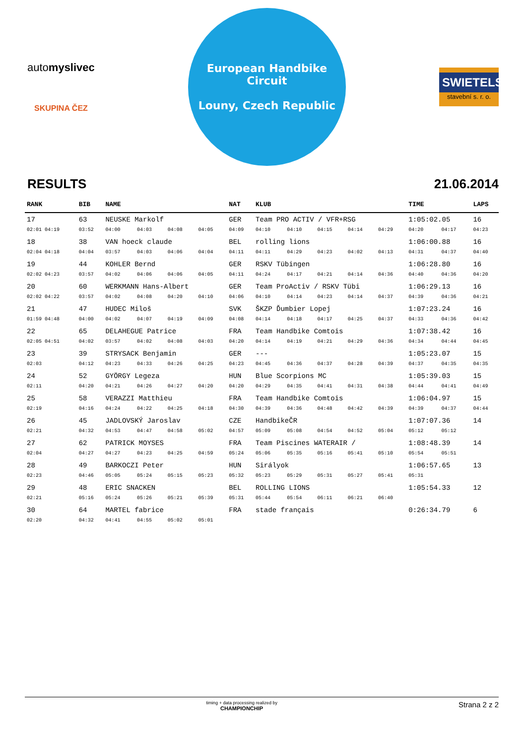auto myslivec
SKUPINA ČEZ
European Handbike Circuit
Louny, Czech Republic
SWIETELSKY
stavební s. r. o.
RESULTS 21.06.2014
| RANK | BIB | NAME | | | | NAT | KLUB | | | | | TIME | | LAPS |
| --- | --- | --- | --- | --- | --- | --- | --- | --- | --- | --- | --- | --- | --- | --- |
| 17 | 63 | NEUSKE Markolf | | | | GER | Team PRO ACTIV / VFR+RSG | | | | | 1:05:02.05 | | 16 |
| 02:01 04:19 | 03:52 | 04:00 | 04:03 | 04:08 | 04:05 | 04:09 | 04:10 | 04:10 | 04:15 | 04:14 | 04:29 | 04:20 | 04:17 | 04:23 |
| 18 | 38 | VAN hoeck claude | | | | BEL | rolling lions | | | | | 1:06:00.88 | | 16 |
| 02:04 04:18 | 04:04 | 03:57 | 04:03 | 04:06 | 04:04 | 04:11 | 04:11 | 04:29 | 04:23 | 04:02 | 04:13 | 04:31 | 04:37 | 04:40 |
| 19 | 44 | KOHLER Bernd | | | | GER | RSKV Tübingen | | | | | 1:06:28.80 | | 16 |
| 02:02 04:23 | 03:57 | 04:02 | 04:06 | 04:06 | 04:05 | 04:11 | 04:24 | 04:17 | 04:21 | 04:14 | 04:36 | 04:40 | 04:36 | 04:20 |
| 20 | 60 | WERKMANN Hans-Albert | | | | GER | Team ProActiv / RSKV Tübi | | | | | 1:06:29.13 | | 16 |
| 02:02 04:22 | 03:57 | 04:02 | 04:08 | 04:20 | 04:10 | 04:06 | 04:10 | 04:14 | 04:23 | 04:14 | 04:37 | 04:39 | 04:36 | 04:21 |
| 21 | 47 | HUDEC Miloš | | | | SVK | ŠKZP Ďumbier Lopej | | | | | 1:07:23.24 | | 16 |
| 01:59 04:48 | 04:00 | 04:02 | 04:07 | 04:19 | 04:09 | 04:08 | 04:14 | 04:18 | 04:17 | 04:25 | 04:37 | 04:33 | 04:36 | 04:42 |
| 22 | 65 | DELAHEGUE Patrice | | | | FRA | Team Handbike Comtois | | | | | 1:07:38.42 | | 16 |
| 02:05 04:51 | 04:02 | 03:57 | 04:02 | 04:08 | 04:03 | 04:20 | 04:14 | 04:19 | 04:21 | 04:29 | 04:36 | 04:34 | 04:44 | 04:45 |
| 23 | 39 | STRYSACK Benjamin | | | | GER | --- | | | | | 1:05:23.07 | | 15 |
| 02:03 | 04:12 | 04:23 | 04:33 | 04:26 | 04:25 | 04:23 | 04:45 | 04:36 | 04:37 | 04:28 | 04:39 | 04:37 | 04:35 | 04:35 |
| 24 | 52 | GYÖRGY Legeza | | | | HUN | Blue Scorpions MC | | | | | 1:05:39.03 | | 15 |
| 02:11 | 04:20 | 04:21 | 04:26 | 04:27 | 04:20 | 04:20 | 04:29 | 04:35 | 04:41 | 04:31 | 04:38 | 04:44 | 04:41 | 04:49 |
| 25 | 58 | VERAZZI Matthieu | | | | FRA | Team Handbike Comtois | | | | | 1:06:04.97 | | 15 |
| 02:19 | 04:16 | 04:24 | 04:22 | 04:25 | 04:18 | 04:30 | 04:39 | 04:36 | 04:48 | 04:42 | 04:39 | 04:39 | 04:37 | 04:44 |
| 26 | 45 | JADLOVSKÝ Jaroslav | | | | CZE | HandbikeČR | | | | | 1:07:07.36 | | 14 |
| 02:21 | 04:32 | 04:53 | 04:47 | 04:58 | 05:02 | 04:57 | 05:09 | 05:08 | 04:54 | 04:52 | 05:04 | 05:12 | 05:12 | |
| 27 | 62 | PATRICK MOYSES | | | | FRA | Team Piscines WATERAIR / | | | | | 1:08:48.39 | | 14 |
| 02:04 | 04:27 | 04:27 | 04:23 | 04:25 | 04:59 | 05:24 | 05:06 | 05:35 | 05:16 | 05:41 | 05:10 | 05:54 | 05:51 | |
| 28 | 49 | BARKOCZI Peter | | | | HUN | Sirályok | | | | | 1:06:57.65 | | 13 |
| 02:23 | 04:46 | 05:05 | 05:24 | 05:15 | 05:23 | 05:32 | 05:23 | 05:29 | 05:31 | 05:27 | 05:41 | 05:31 | | |
| 29 | 48 | ERIC SNACKEN | | | | BEL | ROLLING LIONS | | | | | 1:05:54.33 | | 12 |
| 02:21 | 05:16 | 05:24 | 05:26 | 05:21 | 05:39 | 05:31 | 05:44 | 05:54 | 06:11 | 06:21 | 06:40 | | | |
| 30 | 64 | MARTEL fabrice | | | | FRA | stade français | | | | | 0:26:34.79 | | 6 |
| 02:20 | 04:32 | 04:41 | 04:55 | 05:02 | 05:01 | | | | | | | | | |
timing + data processing realized by
CHAMPIONCHIP Strana 2 z 2